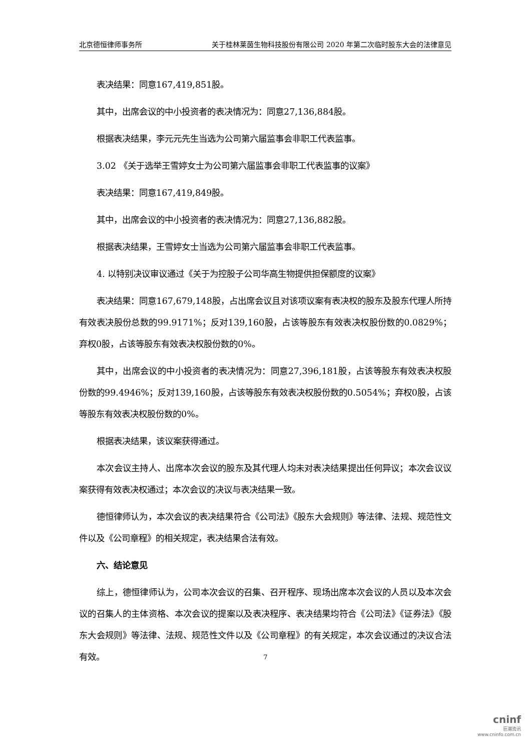北京德恒律师事务所 关于桂林莱茵生物科技股份有限公司 2020 年第二次临时股东大会的法律意见
表决结果：同意167,419,851股。
其中，出席会议的中小投资者的表决情况为：同意27,136,884股。
根据表决结果，李元元先生当选为公司第六届监事会非职工代表监事。
3.02 《关于选举王雪婷女士为公司第六届监事会非职工代表监事的议案》
表决结果：同意167,419,849股。
其中，出席会议的中小投资者的表决情况为：同意27,136,882股。
根据表决结果，王雪婷女士当选为公司第六届监事会非职工代表监事。
4. 以特别决议审议通过《关于为控股子公司华高生物提供担保额度的议案》
表决结果：同意167,679,148股，占出席会议且对该项议案有表决权的股东及股东代理人所持有效表决股份总数的99.9171%；反对139,160股，占该等股东有效表决权股份数的0.0829%；弃权0股，占该等股东有效表决权股份数的0%。
其中，出席会议的中小投资者的表决情况为：同意27,396,181股，占该等股东有效表决权股份数的99.4946%；反对139,160股，占该等股东有效表决权股份数的0.5054%；弃权0股，占该等股东有效表决权股份数的0%。
根据表决结果，该议案获得通过。
本次会议主持人、出席本次会议的股东及其代理人均未对表决结果提出任何异议；本次会议议案获得有效表决权通过；本次会议的决议与表决结果一致。
德恒律师认为，本次会议的表决结果符合《公司法》《股东大会规则》等法律、法规、规范性文件以及《公司章程》的相关规定，表决结果合法有效。
六、结论意见
综上，德恒律师认为，公司本次会议的召集、召开程序、现场出席本次会议的人员以及本次会议的召集人的主体资格、本次会议的提案以及表决程序、表决结果均符合《公司法》《证券法》《股东大会规则》等法律、法规、规范性文件以及《公司章程》的有关规定，本次会议通过的决议合法有效。
7
cninf
巨潮资讯
www.cninfo.com.cn